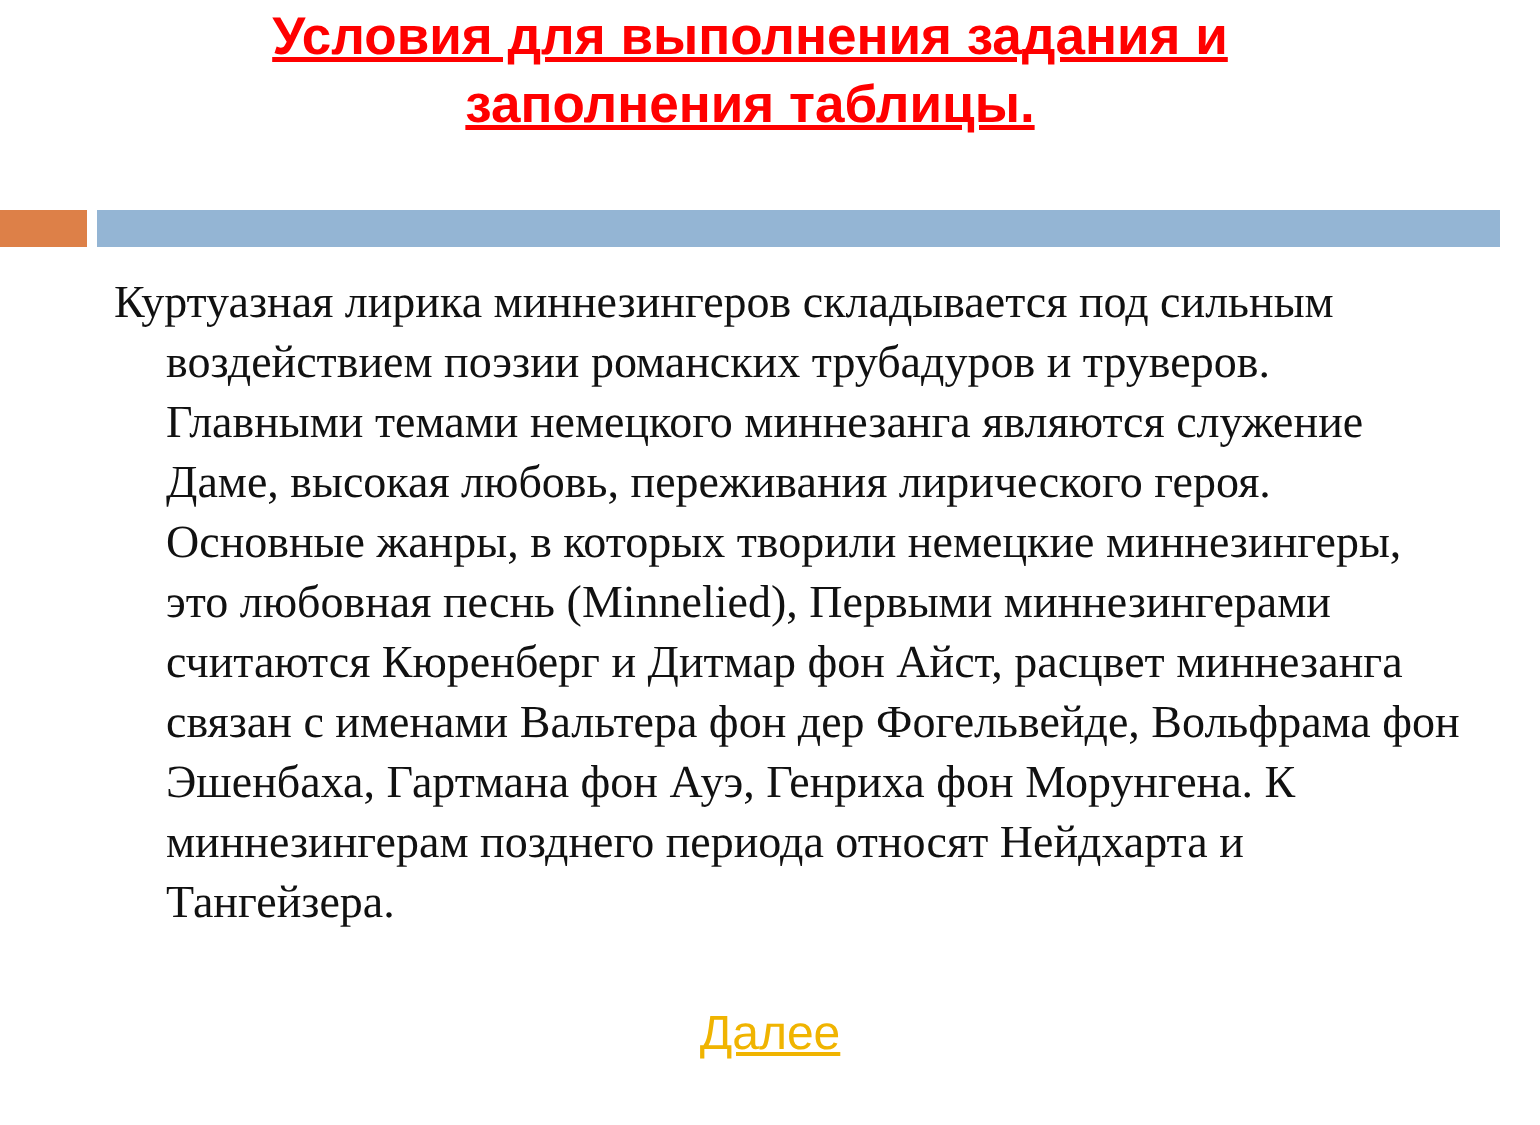Условия для выполнения задания и
заполнения таблицы.
Куртуазная лирика миннезингеров складывается под сильным воздействием поэзии романских трубадуров и труверов. Главными темами немецкого миннезанга являются служение Даме, высокая любовь, переживания лирического героя. Основные жанры, в которых творили немецкие миннезингеры, это любовная песнь (Minnelied), Первыми миннезингерами считаются Кюренберг и Дитмар фон Айст, расцвет миннезанга связан с именами Вальтера фон дер Фогельвейде, Вольфрама фон Эшенбаха, Гартмана фон Ауэ, Генриха фон Морунгена. К миннезингерам позднего периода относят Нейдхарта и Тангейзера.
Далее